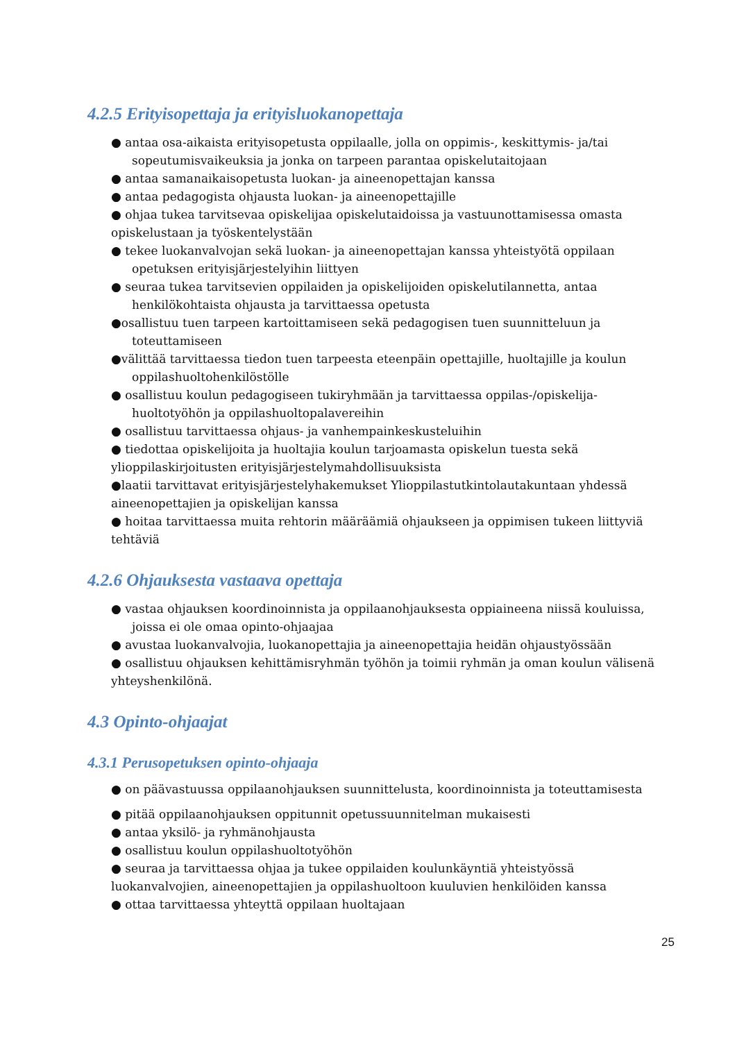4.2.5 Erityisopettaja ja erityisluokanopettaja
● antaa osa-aikaista erityisopetusta oppilaalle, jolla on oppimis-, keskittymis- ja/tai sopeutumisvaikeuksia ja jonka on tarpeen parantaa opiskelutaitojaan
● antaa samanaikaisopetusta luokan- ja aineenopettajan kanssa
● antaa pedagogista ohjausta luokan- ja aineenopettajille
● ohjaa tukea tarvitsevaa opiskelijaa opiskelutaidoissa ja vastuunottamisessa omasta opiskelustaan ja työskentelystään
● tekee luokanvalvojan sekä luokan- ja aineenopettajan kanssa yhteistyötä oppilaan opetuksen erityisjärjestelyihin liittyen
● seuraa tukea tarvitsevien oppilaiden ja opiskelijoiden opiskelutilannetta, antaa henkilökohtaista ohjausta ja tarvittaessa opetusta
●osallistuu tuen tarpeen kartoittamiseen sekä pedagogisen tuen suunnitteluun ja toteuttamiseen
●välittää tarvittaessa tiedon tuen tarpeesta eteenpäin opettajille, huoltajille ja koulun oppilashuoltohenkilöstölle
● osallistuu koulun pedagogiseen tukiryhmään ja tarvittaessa oppilas-/opiskelija-huoltotyöhön ja oppilashuoltopalavereihin
● osallistuu tarvittaessa ohjaus- ja vanhempainkeskusteluihin
● tiedottaa opiskelijoita ja huoltajia koulun tarjoamasta opiskelun tuesta sekä ylioppilaskirjoitusten erityisjärjestelymahdollisuuksista
●laatii tarvittavat erityisjärjestelyhakemukset Ylioppilastutkintolautakuntaan yhdessä aineenopettajien ja opiskelijan kanssa
● hoitaa tarvittaessa muita rehtorin määräämiä ohjaukseen ja oppimisen tukeen liittyviä tehtäviä
4.2.6 Ohjauksesta vastaava opettaja
● vastaa ohjauksen koordinoinnista ja oppilaanohjauksesta oppiaineena niissä kouluissa, joissa ei ole omaa opinto-ohjaajaa
● avustaa luokanvalvojia, luokanopettajia ja aineenopettajia heidän ohjaustyössään
● osallistuu ohjauksen kehittämisryhmän työhön ja toimii ryhmän ja oman koulun välisenä yhteyshenkilönä.
4.3 Opinto-ohjaajat
4.3.1 Perusopetuksen opinto-ohjaaja
● on päävastuussa oppilaanohjauksen suunnittelusta, koordinoinnista ja toteuttamisesta
● pitää oppilaanohjauksen oppitunnit opetussuunnitelman mukaisesti
● antaa yksilö- ja ryhmänohjausta
● osallistuu koulun oppilashuoltotyöhön
● seuraa ja tarvittaessa ohjaa ja tukee oppilaiden koulunkäyntiä yhteistyössä luokanvalvojien, aineenopettajien ja oppilashuoltoon kuuluvien henkilöiden kanssa
● ottaa tarvittaessa yhteyttä oppilaan huoltajaan
25